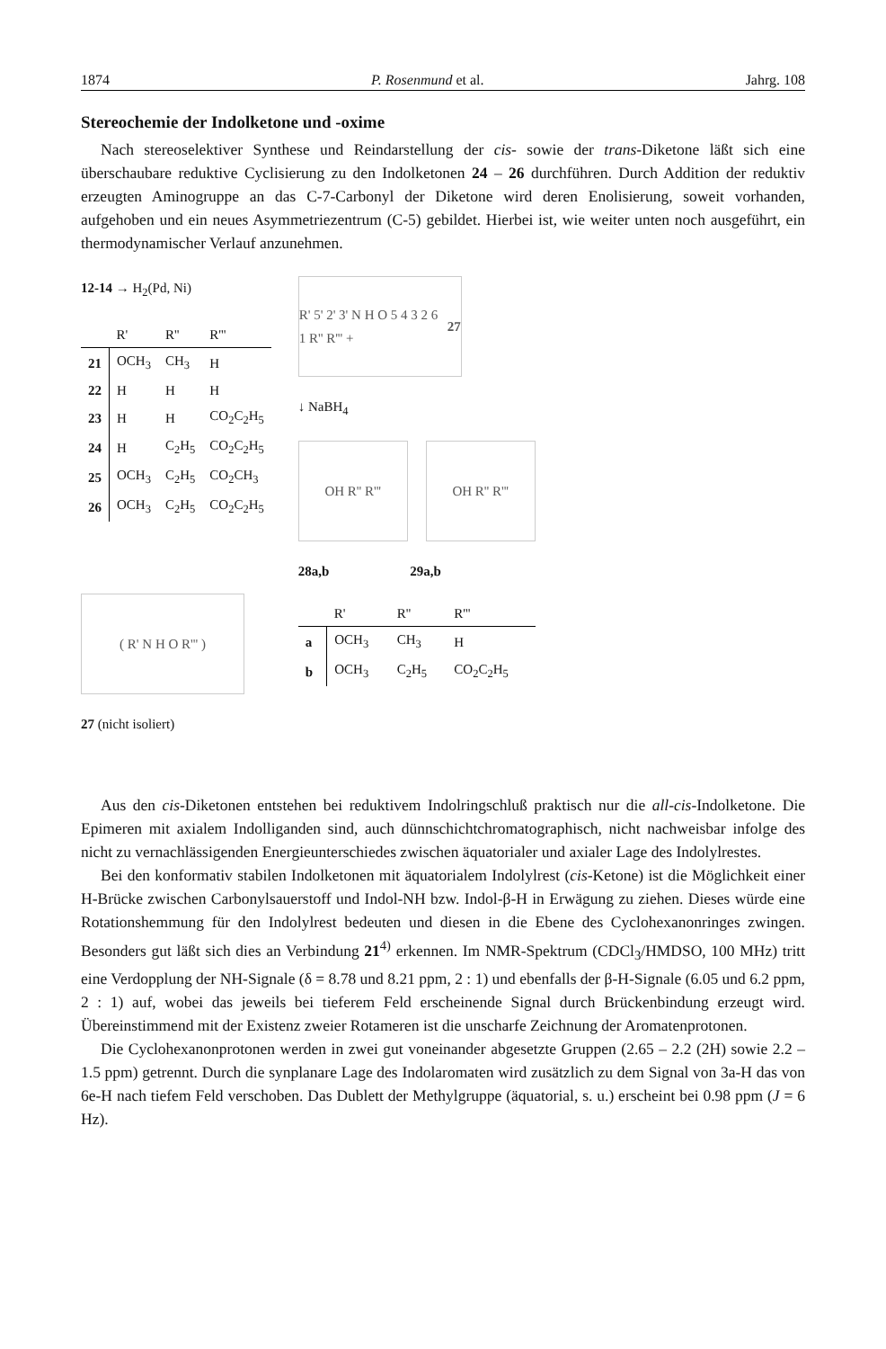1874 P. Rosenmund et al. Jahrg. 108
Stereochemie der Indolketone und -oxime
Nach stereoselektiver Synthese und Reindarstellung der cis- sowie der trans-Diketone läßt sich eine überschaubare reduktive Cyclisierung zu den Indolketonen 24 – 26 durchführen. Durch Addition der reduktiv erzeugten Aminogruppe an das C-7-Carbonyl der Diketone wird deren Enolisierung, soweit vorhanden, aufgehoben und ein neues Asymmetriezentrum (C-5) gebildet. Hierbei ist, wie weiter unten noch ausgeführt, ein thermodynamischer Verlauf anzunehmen.
12-14 → H<sub>2</sub>(Pd, Ni)
| | R' | R'' | R''' |
| --- | --- | --- | --- |
| 21 | OCH<sub>3</sub> | CH<sub>3</sub> | H |
| 22 | H | H | H |
| 23 | H | H | CO<sub>2</sub>C<sub>2</sub>H<sub>5</sub> |
| 24 | H | C<sub>2</sub>H<sub>5</sub> | CO<sub>2</sub>C<sub>2</sub>H<sub>5</sub> |
| 25 | OCH<sub>3</sub> | C<sub>2</sub>H<sub>5</sub> | CO<sub>2</sub>CH<sub>3</sub> |
| 26 | OCH<sub>3</sub> | C<sub>2</sub>H<sub>5</sub> | CO<sub>2</sub>C<sub>2</sub>H<sub>5</sub> |
( R' N H O R''' )
27 (nicht isoliert)
R' 5' 2' 3' N H O 5 4 3 2 6 1 R'' R''' + 27
↓ NaBH<sub>4</sub>
OH R'' R''' OH R'' R'''
28a,b 29a,b
| | R' | R'' | R''' |
| --- | --- | --- | --- |
| a | OCH<sub>3</sub> | CH<sub>3</sub> | H |
| b | OCH<sub>3</sub> | C<sub>2</sub>H<sub>5</sub> | CO<sub>2</sub>C<sub>2</sub>H<sub>5</sub> |
Aus den cis-Diketonen entstehen bei reduktivem Indolringschluß praktisch nur die all-cis-Indolketone. Die Epimeren mit axialem Indolliganden sind, auch dünnschichtchromatographisch, nicht nachweisbar infolge des nicht zu vernachlässigenden Energieunterschiedes zwischen äquatorialer und axialer Lage des Indolylrestes.
Bei den konformativ stabilen Indolketonen mit äquatorialem Indolylrest (cis-Ketone) ist die Möglichkeit einer H-Brücke zwischen Carbonylsauerstoff und Indol-NH bzw. Indol-β-H in Erwägung zu ziehen. Dieses würde eine Rotationshemmung für den Indolylrest bedeuten und diesen in die Ebene des Cyclohexanonringes zwingen. Besonders gut läßt sich dies an Verbindung 21<sup>4)</sup> erkennen. Im NMR-Spektrum (CDCl<sub>3</sub>/HMDSO, 100 MHz) tritt eine Verdopplung der NH-Signale (δ = 8.78 und 8.21 ppm, 2 : 1) und ebenfalls der β-H-Signale (6.05 und 6.2 ppm, 2 : 1) auf, wobei das jeweils bei tieferem Feld erscheinende Signal durch Brückenbindung erzeugt wird. Übereinstimmend mit der Existenz zweier Rotameren ist die unscharfe Zeichnung der Aromatenprotonen.
Die Cyclohexanonprotonen werden in zwei gut voneinander abgesetzte Gruppen (2.65 – 2.2 (2H) sowie 2.2 – 1.5 ppm) getrennt. Durch die synplanare Lage des Indolaromaten wird zusätzlich zu dem Signal von 3a-H das von 6e-H nach tiefem Feld verschoben. Das Dublett der Methylgruppe (äquatorial, s. u.) erscheint bei 0.98 ppm (J = 6 Hz).